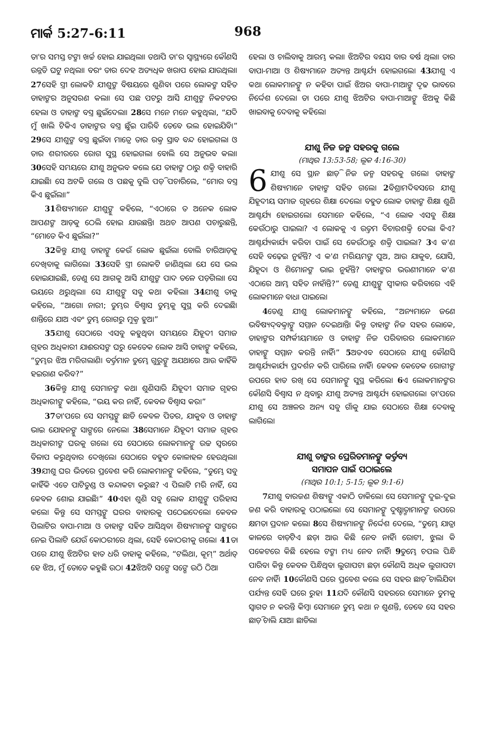ମାର୍କ 5:27-6:11 968
ତା'ର ସମସ୍ତ ଟଙ୍କା ଖର୍ଚ୍ଚ ହୋଇ ଯାଇଥିଲା। ତଥାପି ତା'ର ସ୍ୱାସ୍ଥ୍ୟରେ କୌଣସି ଉନ୍ନତି ଘଟୁ ନଥିଲା। ବରଂ ତାର ଦେହ ଅତ୍ୟଧିକ ଖରାପ ହୋଇ ଯାଉଥିଲା। 27ସେହି ସ୍ତ୍ରୀ ଲୋକଟି ଯୀଶୁଙ୍କ ବିଷୟରେ ଶୁଣିବା ପରେ ଲୋକଙ୍କ ସହିତ ତାହାଙ୍କର ଅନୁସରଣ କଲା। ସେ ପଛ ପଟରୁ ଆସି ଯୀଶୁଙ୍କ ନିକଟତର ହେଲା ଓ ତାହାଙ୍କ ବସ୍ତ୍ର ଛୁଇଁଦେଲା। 28ସେ ମନେ ମନେ କହୁଥିଲା, “ଯଦି ମୁଁ ଖାଲି ଟିକିଏ ତାହାଙ୍କର ବସ୍ତ୍ର ଛୁଁଇ ପାରିବି ତେବେ ଭଲ ହୋଇଯିବି।” 29ସେ ଯୀଶୁଙ୍କ ବସ୍ତ୍ର ଛୁଇଁବା ମାତ୍ରେ ତାର ରକ୍ତ ସ୍ରାବ ବନ୍ଦ ହୋଇଗଲା ଓ ତାର ଶରୀରରେ ରୋଗ ସୁସ୍ଥ ହୋଇଗଲା ବୋଲି ସେ ଅନୁଭବ କଲା। 30ସେହି ସମୟରେ ଯୀଶୁ ଅନୁଭବ କଲେ ଯେ ତାହାଙ୍କ ଠାରୁ ଶକ୍ତି ବାହାରି ଯାଇଛି। ସେ ଅଟକି ଗଲେ ଓ ପଛକୁ ବୁଲି ପଡ଼ି ପଚାରିଲେ, “ମୋର ବସ୍ତ୍ର କିଏ ଛୁଇଁଲା।”
31ଶିଷ୍ୟମାନେ ଯୀଶୁଙ୍କୁ କହିଲେ, “ଏଠାରେ ତ ଅନେକ ଲୋକ ଆପଣଙ୍କ ଆଡ଼କୁ ଠେଲି ହୋଇ ଯାଉଛନ୍ତି। ଅଥଚ ଆପଣ ପଚାରୁଛନ୍ତି, “ମୋତେ କିଏ ଛୁଇଁଲା?”
32କିନ୍ତୁ ଯୀଶୁ ତାହାଙ୍କୁ କେଉଁ ଲୋକ ଛୁଇଁଲା ବୋଲି ଚାରିଆଡ଼କୁ ଦେଖିବାକୁ ଲାଗିଲେ। 33ସେହି ସ୍ତ୍ରୀ ଲୋକଟି ଜାଣିଥିଲା ଯେ ସେ ଭଲ ହୋଇଯାଇଛି, ତେଣୁ ସେ ଆଗକୁ ଆସି ଯୀଶୁଙ୍କ ପାଦ ତଳେ ପଡ଼ିଗଲା। ସେ ଭୟରେ ଥରୁଥିଲା। ସେ ଯୀଶୁଙ୍କୁ ସବୁ କଥା କହିଲା। 34ଯୀଶୁ ତାକୁ କହିଲେ, “ଆଗୋ ନାରୀ; ତୁମ୍ଭର ବିଶ୍ୱାସ ତୁମ୍ଭକୁ ସୁସ୍ଥ କରି ଦେଇଛି। ଶାନ୍ତିରେ ଯାଅ ଏବଂ ତୁମ୍ଭ ରୋଗରୁ ମୁକ୍ତ ହୁଅ।”
35ଯୀଶୁ ସେଠାରେ ଏସବୁ କହୁଥିବା ସମୟରେ ଯିହୂଦୀ ସମାଜ ଗୃହର ଅଧିକାରୀ ଯାଈରସଙ୍କ ଘରୁ କେତେକ ଲୋକ ଆସି ତାହାଙ୍କୁ କହିଲେ, “ତୁମ୍ଭର ଝିଅ ମରିଗଲାଣି। ବର୍ତ୍ତମାନ ତୁମ୍ଭେ ଗୁରୁଙ୍କୁ ଅଯଥାରେ ଆଉ କାହିଁକି ହଇରାଣ କରିବ?”
36କିନ୍ତୁ ଯୀଶୁ ସେମାନଙ୍କ କଥା ଶୁଣିସାରି ଯିହୂଦୀ ସମାଜ ଗୃହର ଅଧିକାରୀଙ୍କୁ କହିଲେ, “ଭୟ କର ନାହିଁ, କେବଳ ବିଶ୍ୱାସ କର।”
37ତା'ପରେ ସେ ସମସ୍ତଙ୍କୁ ଛାଡି କେବଳ ପିତର, ଯାକୁବ ଓ ତାହାଙ୍କ ଭାଇ ଯୋହନଙ୍କୁ ସାଙ୍ଗରେ ନେଲେ। 38ସେମାନେ ଯିହୂଦୀ ସମାଜ ଗୃହର ଅଧିକାରୀଙ୍କ ଘରକୁ ଗଲେ। ସେ ସେଠାରେ ଲୋକମାନଙ୍କୁ ଉଚ୍ଚ ସ୍ୱରରେ ବିଳାପ କରୁଥିବାର ଦେଖିଲେ। ସେଠାରେ ବହୁତ କୋଳାହଳ ହେଉଥିଲା। 39ଯୀଶୁ ଘର ଭିତରେ ପ୍ରବେଶ କରି ଲୋକମାନଙ୍କୁ କହିଲେ, “ତୁମ୍ଭେ ସବୁ କାହିଁକି ଏତେ ପାଟିତୁଣ୍ଡ ଓ କନ୍ଦାକଟା କରୁଛ? ଏ ପିଲାଟି ମରି ନାହିଁ, ସେ କେବଳ ଶୋଇ ଯାଇଛି।” 40ଏହା ଶୁଣି ସବୁ ଲୋକ ଯୀଶୁଙ୍କୁ ପରିହାସ କଲେ। କିନ୍ତୁ ସେ ସମସ୍ତଙ୍କୁ ଘରର ବାହାରକୁ ପଠେଇଦେଲେ। କେବଳ ପିଲାଟିର ବାପା-ମାଆ ଓ ତାହାଙ୍କ ସହିତ ଆସିଥିବା ଶିଷ୍ୟମାନଙ୍କୁ ସାଙ୍ଗରେ ନେଇ ପିଲାଟି ଯେଉଁ କୋଠରୀରେ ଥିଲା, ସେହି କୋଠରୀକୁ ଗଲେ। 41ତା ପରେ ଯୀଶୁ ଝିଅଟିର ହାତ ଧରି ତାହାକୁ କହିଲେ, “ଟଲିଥା, କୂମ୍” ଅର୍ଥାତ୍ ହେ ଝିଅ, ମୁଁ ତୋତେ କହୁଛି ଉଠ। 42ଝିଅଟି ସଙ୍ଗେ ସଙ୍ଗେ ଉଠି ଠିଆ
ହେଲା ଓ ଚାଲିବାକୁ ଆରମ୍ଭ କଲା। ଝିଅଟିର ବୟସ ବାର ବର୍ଷ ଥିଲା। ତାର ବାପା-ମାଆ ଓ ଶିଷ୍ୟମାନେ ଅତ୍ୟନ୍ତ ଆଶ୍ଚର୍ଯ୍ୟ ହୋଇଗଲେ। 43ଯୀଶୁ ଏ କଥା ଲୋକମାନଙ୍କୁ ନ କହିବା ପାଇଁ ଝିଅର ବାପା-ମାଆଙ୍କୁ ଦୃଢ ଭାବରେ ନିର୍ଦ୍ଦେଶ ଦେଲେ। ତା ପରେ ଯୀଶୁ ଝିଅଟିର ବାପା-ମାଆଙ୍କୁ ଝିଅକୁ କିଛି ଖାଇବାକୁ ଦେବାକୁ କହିଲେ।
ଯୀଶୁ ନିଜ ଜନ୍ମ ସହରକୁ ଗଲେ
(ମାଥିଉ 13:53-58; ଲୂକ 4:16-30)
6 ଯୀଶୁ ସେ ସ୍ଥାନ ଛାଡ଼ି ନିଜ ଜନ୍ମ ସହରକୁ ଗଲେ। ତାହାଙ୍କ ଶିଷ୍ୟମାନେ ତାହାଙ୍କ ସହିତ ଗଲେ। 2ବିଶ୍ରାମଦିବସରେ ଯୀଶୁ ଯିହୂଦୀୟ ସମାଜ ଗୃହରେ ଶିକ୍ଷା ଦେଲେ। ବହୁତ ଲୋକ ତାହାଙ୍କ ଶିକ୍ଷା ଶୁଣି ଆଶ୍ଚର୍ଯ୍ୟ ହୋଇଗଲେ। ସେମାନେ କହିଲେ, “ଏ ଲୋକ ଏସବୁ ଶିକ୍ଷା କେଉଁଠାରୁ ପାଇଲା? ଏ ଲୋକକୁ ଏ ଉତ୍ତମ ବିଚାରଶକ୍ତି ଦେଲା କିଏ? ଆଶ୍ଚର୍ଯ୍ୟକାର୍ଯ୍ୟ କରିବା ପାଇଁ ସେ କେଉଁଠାରୁ ଶକ୍ତି ପାଇଲା? 3ଏ କ'ଣ ସେହି ବଢ଼େଇ ନୁହଁନ୍ତି? ଏ କ'ଣ ମରିୟମଙ୍କ ପୁଅ, ଆଉ ଯାକୁବ, ଯୋସି, ଯିହୂଦା ଓ ଶିମୋନଙ୍କ ଭାଇ ନୁହଁନ୍ତି? ତାହାଙ୍କର ଭଉଣୀମାନେ କ'ଣ ଏଠାରେ ଆମ୍ଭ ସହିତ ନାହାଁନ୍ତି?” ତେଣୁ ଯୀଶୁଙ୍କୁ ସ୍ୱୀକାର କରିବାରେ ଏହି ଲୋକମାନେ ବାଧା ପାଇଲେ।
4ତେଣୁ ଯୀଶୁ ଲୋକମାନଙ୍କୁ କହିଲେ, “ଅନ୍ୟମାନେ ଜଣେ ଭବିଷ୍ୟଦ୍‌ବକ୍ତାଙ୍କୁ ସମ୍ମାନ ଦେଇଥାନ୍ତି। କିନ୍ତୁ ତାହାଙ୍କ ନିଜ ସହର ଲୋକେ, ତାହାଙ୍କର ସମ୍ପର୍କୀୟମାନେ ଓ ତାହାଙ୍କ ନିଜ ପରିବାରର ଲୋକମାନେ ତାହାଙ୍କୁ ସମ୍ମାନ କରନ୍ତି ନାହିଁ।” 5ଅତଏବ ସେଠାରେ ଯୀଶୁ କୌଣସି ଆଶ୍ଚର୍ଯ୍ୟକାର୍ଯ୍ୟ ପ୍ରଦର୍ଶନ କରି ପାରିଲେ ନାହିଁ। କେବଳ କେତେକ ରୋଗୀଙ୍କ ଉପରେ ହାତ ରଖି ସେ ସେମାନଙ୍କୁ ସୁସ୍ଥ କରିଲେ। 6ଏ ଲୋକମାନଙ୍କର କୌଣସି ବିଶ୍ୱାସ ନ ଥିବାରୁ ଯୀଶୁ ଅତ୍ୟନ୍ତ ଆଶ୍ଚର୍ଯ୍ୟ ହୋଇଗଲେ। ତା'ପରେ ଯୀଶୁ ସେ ଅଞ୍ଚଳର ଅନ୍ୟ ସବୁ ଗାଁକୁ ଯାଇ ସେଠାରେ ଶିକ୍ଷା ଦେବାକୁ ଲାଗିଲେ।
ଯୀଶୁ ତାଙ୍କର ପ୍ରେରିତମାନଙ୍କୁ କର୍ତ୍ତବ୍ୟ
ସମାପନ ପାଇଁ ପଠାଇଲେ
(ମାଥିଉ 10:1; 5-15; ଲୂକ 9:1-6)
7ଯୀଶୁ ବାରଜଣ ଶିଷ୍ୟଙ୍କୁ ଏକାଠି ଡାକିଲେ। ସେ ସେମାନଙ୍କୁ ଦୁଇ-ଦୁଇ ଜଣ କରି ବାହାରକୁ ପଠାଇଲେ। ସେ ସେମାନଙ୍କୁ ଦୁଷ୍ଟାତ୍ମାମାନଙ୍କ ଉପରେ କ୍ଷମତା ପ୍ରଦାନ କଲେ। 8ସେ ଶିଷ୍ୟମାନଙ୍କୁ ନିର୍ଦ୍ଦେଶ ଦେଲେ, “ତୁମ୍ଭେ ଯାତ୍ରା କାଳରେ ବାଡ଼ିଟିଏ ଛଡ଼ା ଆଉ କିଛି ନେବ ନାହିଁ। ରୋଟୀ, ଝୁଲା କି ପକେଟରେ କିଛି ହେଲେ ଟଙ୍କା ମଧ୍ୟ ନେବ ନାହିଁ। 9ତୁମ୍ଭେ ଚପଲ ପିନ୍ଧି ପାରିବ। କିନ୍ତୁ କେବଳ ପିନ୍ଧିଥିବା ଲୁଗାପଟା ଛଡ଼ା କୌଣସି ଅଧିକ ଲୁଗାପଟା ନେବ ନାହିଁ। 10କୌଣସି ଘରେ ପ୍ରବେଶ କଲେ ସେ ସହର ଛାଡ଼ି ଚାଲିଯିବା ପର୍ଯ୍ୟନ୍ତ ସେହି ଘରେ ରୁହ। 11ଯଦି କୌଣସି ସହରରେ ସେମାନେ ତୁମକୁ ସ୍ୱାଗତ ନ କରନ୍ତି କିମ୍ବା ସେମାନେ ତୁମ୍ଭ କଥା ନ ଶୁଣନ୍ତି, ତେବେ ସେ ସହର ଛାଡ଼ି ଚାଲି ଯାଅ। ଛାଡିଲା